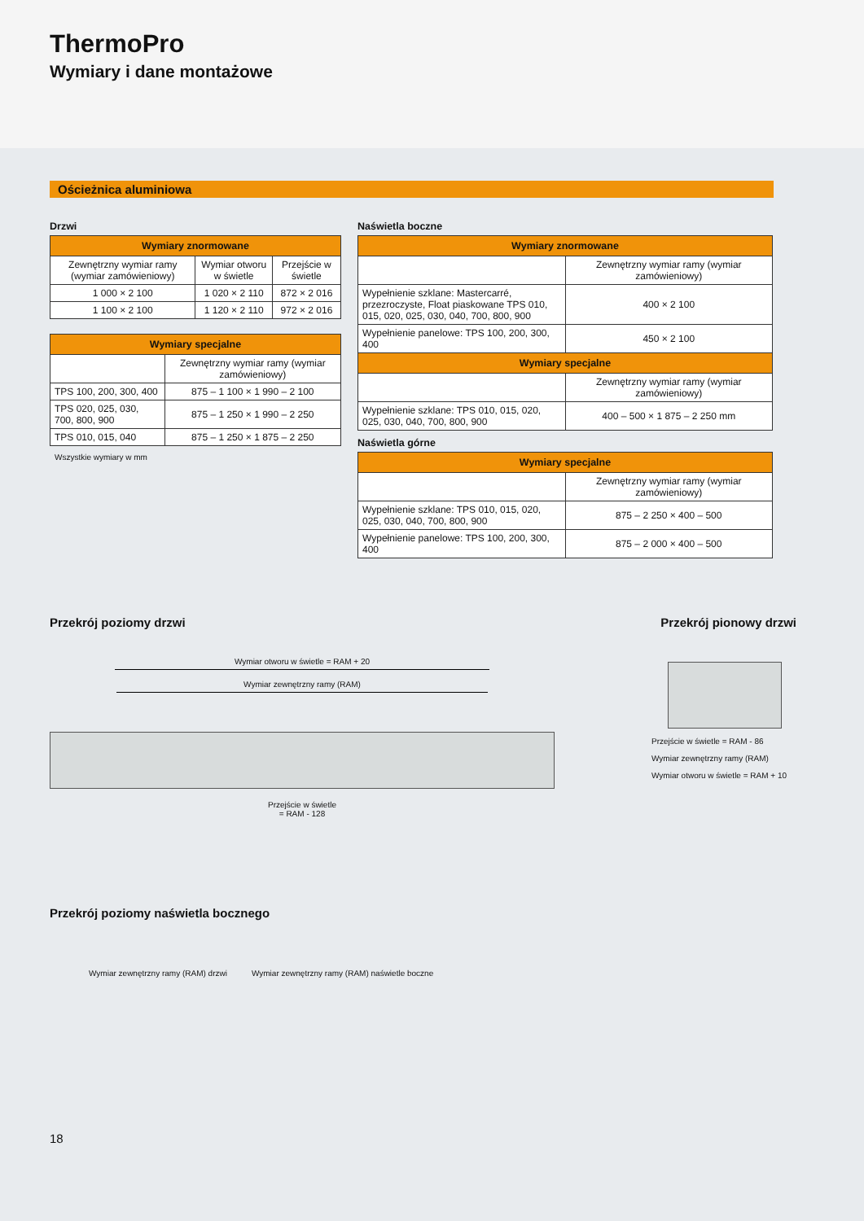ThermoPro
Wymiary i dane montażowe
Ościeżnica aluminiowa
Drzwi
| Wymiary znormowane | | |
| --- | --- | --- |
| Zewnętrzny wymiar ramy (wymiar zamówieniowy) | Wymiar otworu w świetle | Przejście w świetle |
| 1 000 × 2 100 | 1 020 × 2 110 | 872 × 2 016 |
| 1 100 × 2 100 | 1 120 × 2 110 | 972 × 2 016 |
| Wymiary specjalne | |
| --- | --- |
| | Zewnętrzny wymiar ramy (wymiar zamówieniowy) |
| TPS 100, 200, 300, 400 | 875 – 1 100 × 1 990 – 2 100 |
| TPS 020, 025, 030, 700, 800, 900 | 875 – 1 250 × 1 990 – 2 250 |
| TPS 010, 015, 040 | 875 – 1 250 × 1 875 – 2 250 |
Wszystkie wymiary w mm
Naświetla boczne
| Wymiary znormowane | |
| --- | --- |
| | Zewnętrzny wymiar ramy (wymiar zamówieniowy) |
| Wypełnienie szklane: Mastercarré, przezroczyste, Float piaskowane TPS 010, 015, 020, 025, 030, 040, 700, 800, 900 | 400 × 2 100 |
| Wypełnienie panelowe: TPS 100, 200, 300, 400 | 450 × 2 100 |
| Wymiary specjalne | |
| | Zewnętrzny wymiar ramy (wymiar zamówieniowy) |
| Wypełnienie szklane: TPS 010, 015, 020, 025, 030, 040, 700, 800, 900 | 400 – 500 × 1 875 – 2 250 mm |
Naświetla górne
| Wymiary specjalne | |
| --- | --- |
| | Zewnętrzny wymiar ramy (wymiar zamówieniowy) |
| Wypełnienie szklane: TPS 010, 015, 020, 025, 030, 040, 700, 800, 900 | 875 – 2 250 × 400 – 500 |
| Wypełnienie panelowe: TPS 100, 200, 300, 400 | 875 – 2 000 × 400 – 500 |
Przekrój poziomy drzwi Przekrój pionowy drzwi
Wymiar otworu w świetle = RAM + 20
Wymiar zewnętrzny ramy (RAM)
Przejście w świetle
= RAM - 128
Przekrój poziomy naświetla bocznego
Wymiar zewnętrzny ramy (RAM) drzwi Wymiar zewnętrzny ramy (RAM) naświetle boczne
Przejście w świetle = RAM - 86
Wymiar zewnętrzny ramy (RAM)
Wymiar otworu w świetle = RAM + 10
18